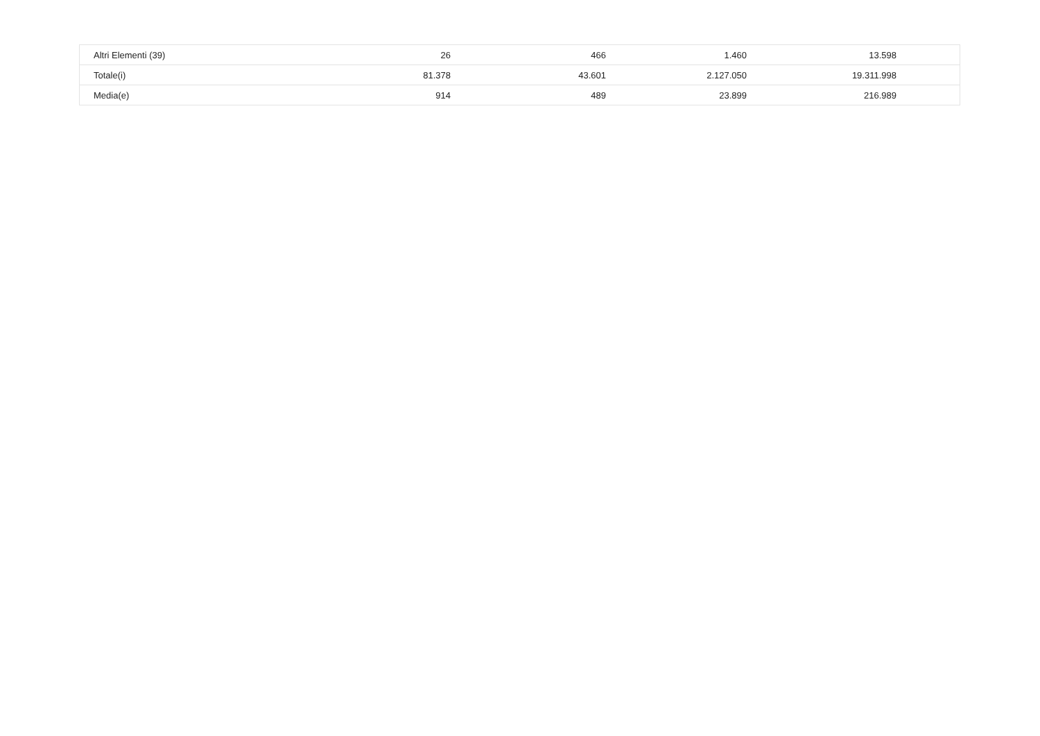| Altri Elementi (39) | 26 | 466 | 1.460 | 13.598 | |
| Totale(i) | 81.378 | 43.601 | 2.127.050 | 19.311.998 | |
| Media(e) | 914 | 489 | 23.899 | 216.989 | |